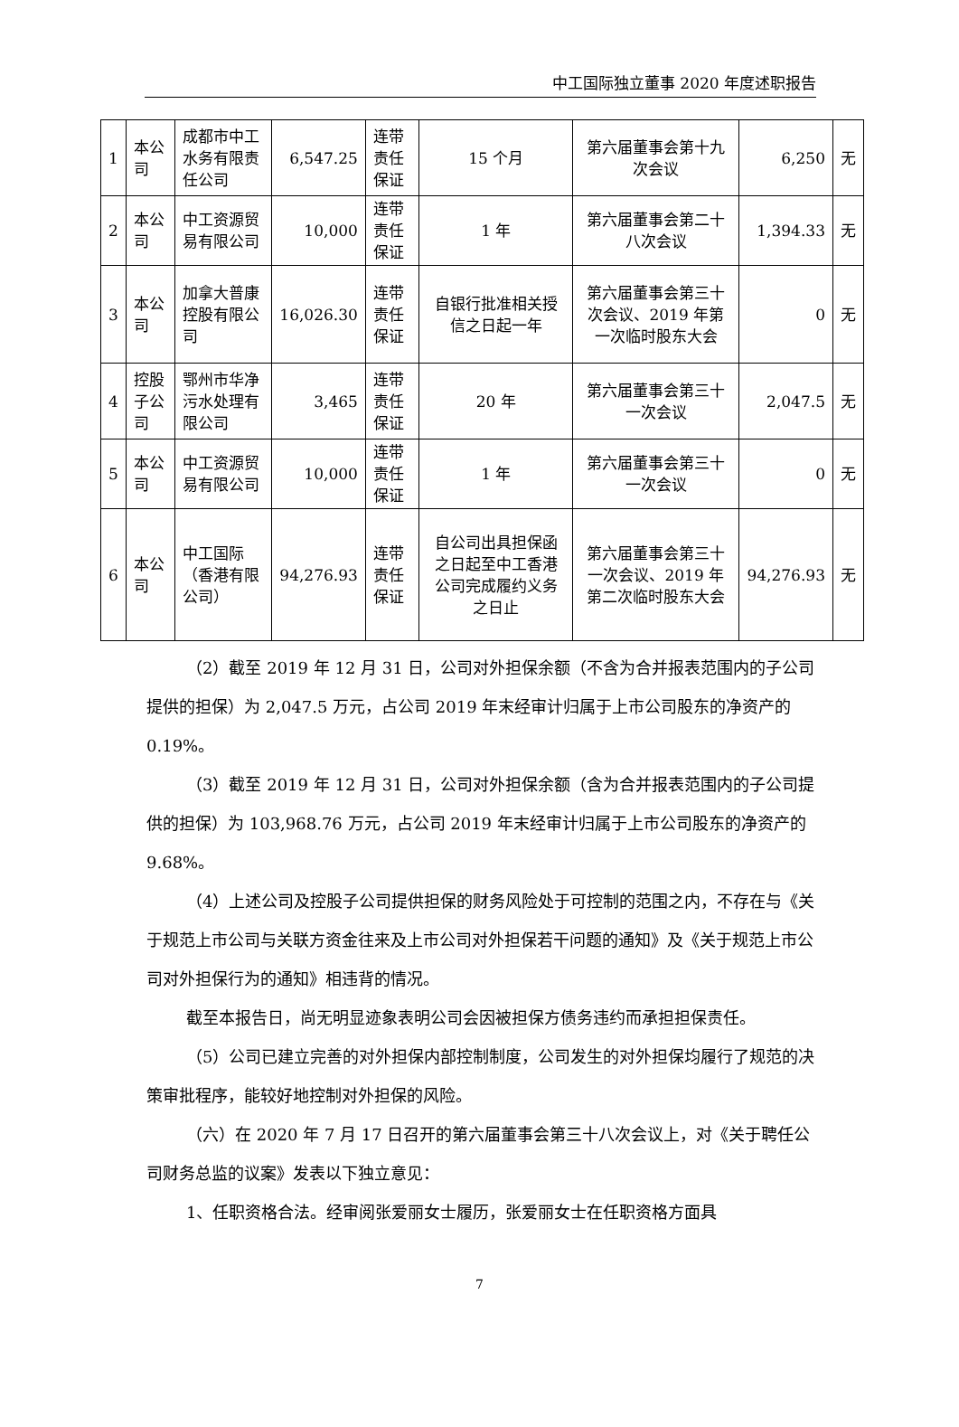中工国际独立董事 2020 年度述职报告
| 1 | 本公司 | 成都市中工水务有限责任公司 | 6,547.25 | 连带责任保证 | 15 个月 | 第六届董事会第十九次会议 | 6,250 | 无 |
| 2 | 本公司 | 中工资源贸易有限公司 | 10,000 | 连带责任保证 | 1 年 | 第六届董事会第二十八次会议 | 1,394.33 | 无 |
| 3 | 本公司 | 加拿大普康控股有限公司 | 16,026.30 | 连带责任保证 | 自银行批准相关授信之日起一年 | 第六届董事会第三十次会议、2019 年第一次临时股东大会 | 0 | 无 |
| 4 | 控股子公司 | 鄂州市华净污水处理有限公司 | 3,465 | 连带责任保证 | 20 年 | 第六届董事会第三十一次会议 | 2,047.5 | 无 |
| 5 | 本公司 | 中工资源贸易有限公司 | 10,000 | 连带责任保证 | 1 年 | 第六届董事会第三十一次会议 | 0 | 无 |
| 6 | 本公司 | 中工国际（香港有限公司） | 94,276.93 | 连带责任保证 | 自公司出具担保函之日起至中工香港公司完成履约义务之日止 | 第六届董事会第三十一次会议、2019 年第二次临时股东大会 | 94,276.93 | 无 |
（2）截至 2019 年 12 月 31 日，公司对外担保余额（不含为合并报表范围内的子公司提供的担保）为 2,047.5 万元，占公司 2019 年末经审计归属于上市公司股东的净资产的 0.19%。
（3）截至 2019 年 12 月 31 日，公司对外担保余额（含为合并报表范围内的子公司提供的担保）为 103,968.76 万元，占公司 2019 年末经审计归属于上市公司股东的净资产的 9.68%。
（4）上述公司及控股子公司提供担保的财务风险处于可控制的范围之内，不存在与《关于规范上市公司与关联方资金往来及上市公司对外担保若干问题的通知》及《关于规范上市公司对外担保行为的通知》相违背的情况。
截至本报告日，尚无明显迹象表明公司会因被担保方债务违约而承担担保责任。
（5）公司已建立完善的对外担保内部控制制度，公司发生的对外担保均履行了规范的决策审批程序，能较好地控制对外担保的风险。
（六）在 2020 年 7 月 17 日召开的第六届董事会第三十八次会议上，对《关于聘任公司财务总监的议案》发表以下独立意见：
1、任职资格合法。经审阅张爱丽女士履历，张爱丽女士在任职资格方面具
7